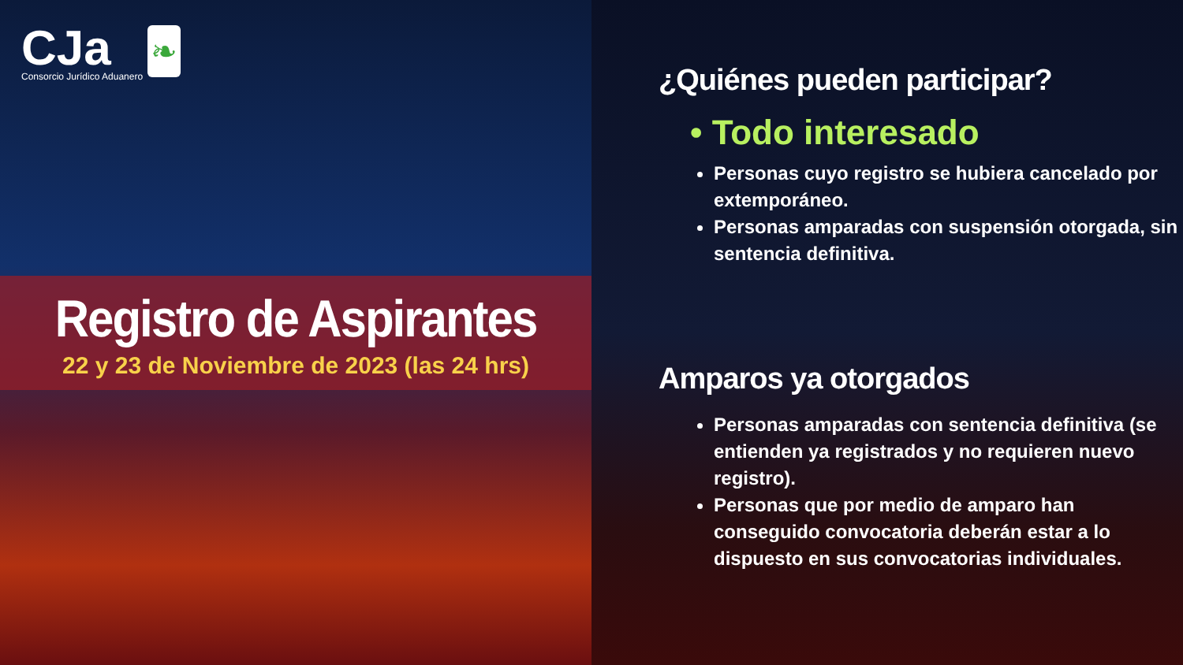CJa
Consorcio Jurídico Aduanero
❧
Registro de Aspirantes
22 y 23 de Noviembre de 2023 (las 24 hrs)
¿Quiénes pueden participar?
• Todo interesado
Personas cuyo registro se hubiera cancelado por extemporáneo.
Personas amparadas con suspensión otorgada, sin sentencia definitiva.
Amparos ya otorgados
Personas amparadas con sentencia definitiva (se entienden ya registrados y no requieren nuevo registro).
Personas que por medio de amparo han conseguido convocatoria deberán estar a lo dispuesto en sus convocatorias individuales.